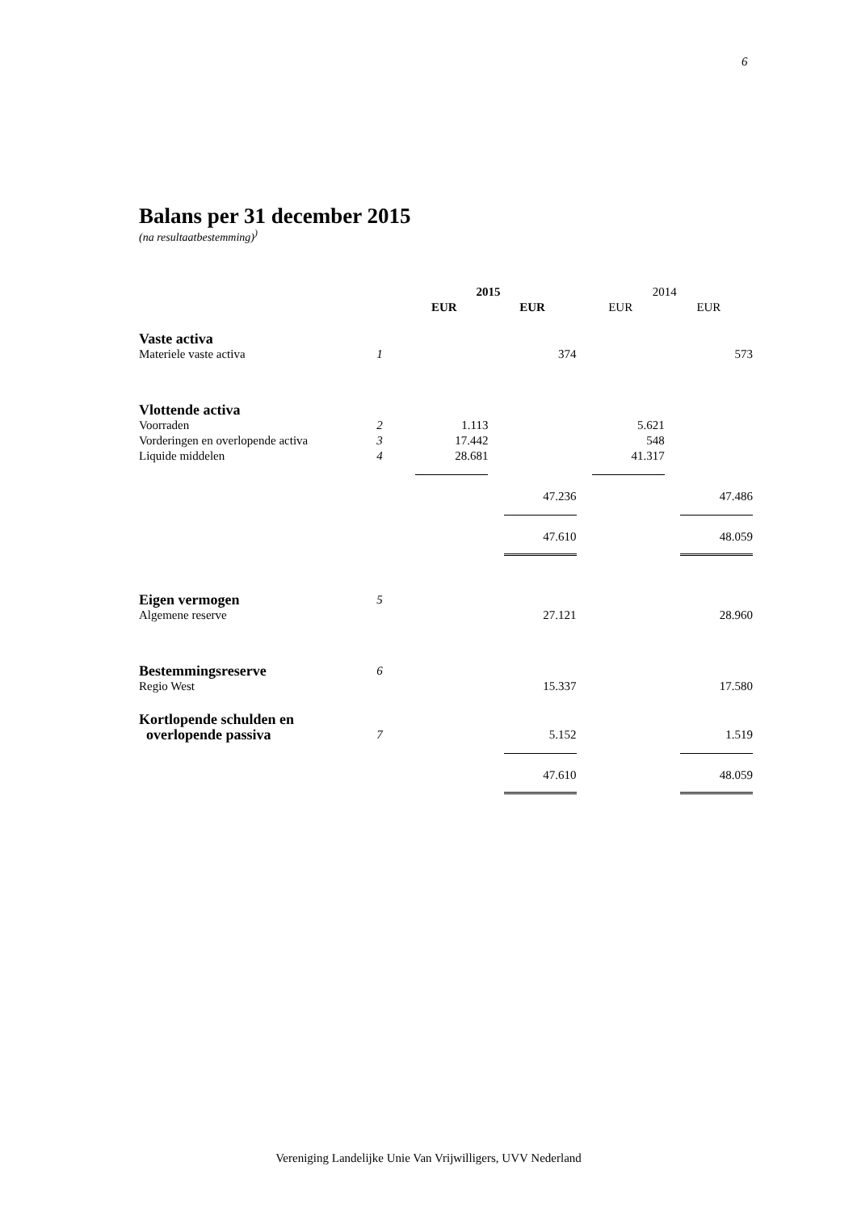6
Balans per 31 december 2015
(na resultaatbestemming)<sup>)</sup>
| | | 2015 | | 2014 | |
| | | EUR | EUR | EUR | EUR |
| Vaste activa | | | | | |
| Materiele vaste activa | 1 | | 374 | | 573 |
| Vlottende activa | | | | | |
| Voorraden | 2 | 1.113 | | 5.621 | |
| Vorderingen en overlopende activa | 3 | 17.442 | | 548 | |
| Liquide middelen | 4 | 28.681 | | 41.317 | |
| | | | 47.236 | | 47.486 |
| | | | 47.610 | | 48.059 |
| Eigen vermogen | 5 | | | | |
| Algemene reserve | | | 27.121 | | 28.960 |
| Bestemmingsreserve | 6 | | | | |
| Regio West | | | 15.337 | | 17.580 |
| Kortlopende schulden en overlopende passiva | 7 | | 5.152 | | 1.519 |
| | | | 47.610 | | 48.059 |
Vereniging Landelijke Unie Van Vrijwilligers, UVV Nederland